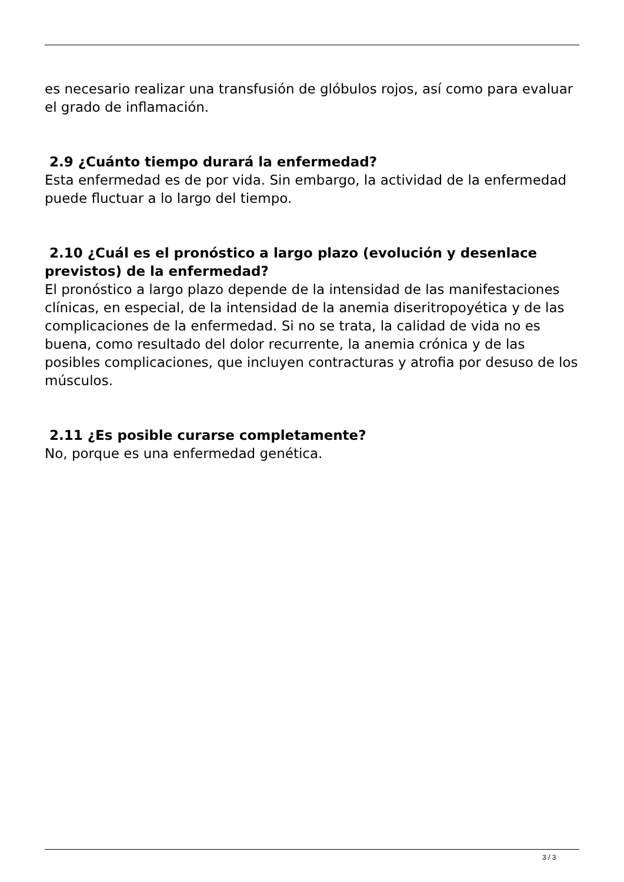es necesario realizar una transfusión de glóbulos rojos, así como para evaluar el grado de inflamación.
2.9 ¿Cuánto tiempo durará la enfermedad?
Esta enfermedad es de por vida. Sin embargo, la actividad de la enfermedad puede fluctuar a lo largo del tiempo.
2.10 ¿Cuál es el pronóstico a largo plazo (evolución y desenlace previstos) de la enfermedad?
El pronóstico a largo plazo depende de la intensidad de las manifestaciones clínicas, en especial, de la intensidad de la anemia diseritropoyética y de las complicaciones de la enfermedad. Si no se trata, la calidad de vida no es buena, como resultado del dolor recurrente, la anemia crónica y de las posibles complicaciones, que incluyen contracturas y atrofia por desuso de los músculos.
2.11 ¿Es posible curarse completamente?
No, porque es una enfermedad genética.
3 / 3